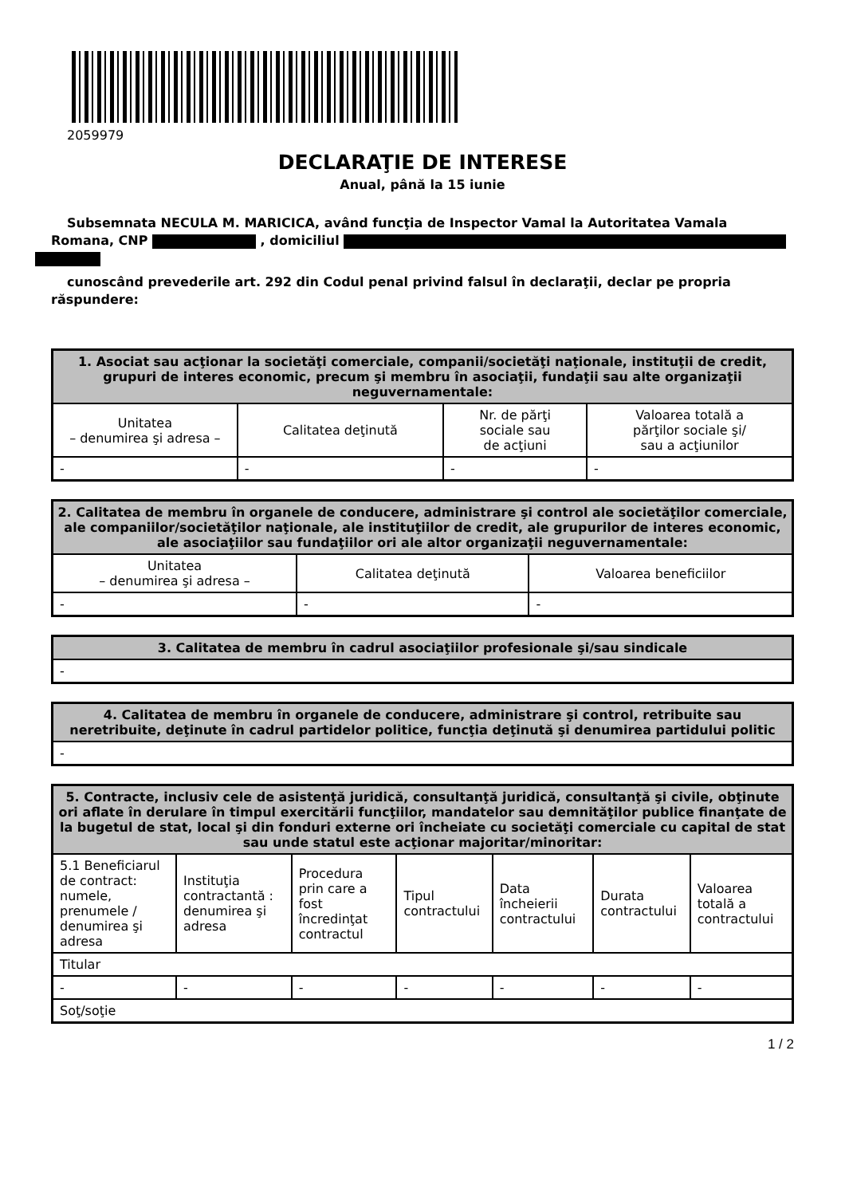2059979
DECLARAŢIE DE INTERESE
Anual, până la 15 iunie
Subsemnata NECULA M. MARICICA, având funcţia de Inspector Vamal la Autoritatea Vamala Romana, CNP , domiciliul
cunoscând prevederile art. 292 din Codul penal privind falsul în declaraţii, declar pe propria răspundere:
| 1. Asociat sau acţionar la societăţi comerciale, companii/societăţi naţionale, instituţii de credit, grupuri de interes economic, precum şi membru în asociaţii, fundaţii sau alte organizaţii neguvernamentale: | | | |
| --- | --- | --- | --- |
| Unitatea – denumirea şi adresa – | Calitatea deţinută | Nr. de părţi sociale sau de acţiuni | Valoarea totală a părţilor sociale şi/ sau a acţiunilor |
| - | - | - | - |
| 2. Calitatea de membru în organele de conducere, administrare şi control ale societăţilor comerciale, ale companiilor/societăţilor naţionale, ale instituţiilor de credit, ale grupurilor de interes economic, ale asociaţiilor sau fundaţiilor ori ale altor organizaţii neguvernamentale: | | |
| --- | --- | --- |
| Unitatea – denumirea şi adresa – | Calitatea deţinută | Valoarea beneficiilor |
| - | - | - |
| 3. Calitatea de membru în cadrul asociaţiilor profesionale şi/sau sindicale |
| --- |
| - |
| 4. Calitatea de membru în organele de conducere, administrare şi control, retribuite sau neretribuite, deţinute în cadrul partidelor politice, funcţia deţinută şi denumirea partidului politic |
| --- |
| - |
| 5. Contracte, inclusiv cele de asistenţă juridică, consultanţă juridică, consultanţă şi civile, obţinute ori aflate în derulare în timpul exercitării funcţiilor, mandatelor sau demnităţilor publice finanţate de la bugetul de stat, local şi din fonduri externe ori încheiate cu societăţi comerciale cu capital de stat sau unde statul este acţionar majoritar/minoritar: | | | | | | |
| --- | --- | --- | --- | --- | --- | --- |
| 5.1 Beneficiarul de contract: numele, prenumele / denumirea şi adresa | Instituţia contractantă : denumirea şi adresa | Procedura prin care a fost încredinţat contractul | Tipul contractului | Data încheierii contractului | Durata contractului | Valoarea totală a contractului |
| Titular | | | | | | |
| - | - | - | - | - | - | - |
| Soţ/soţie | | | | | | |
1 / 2